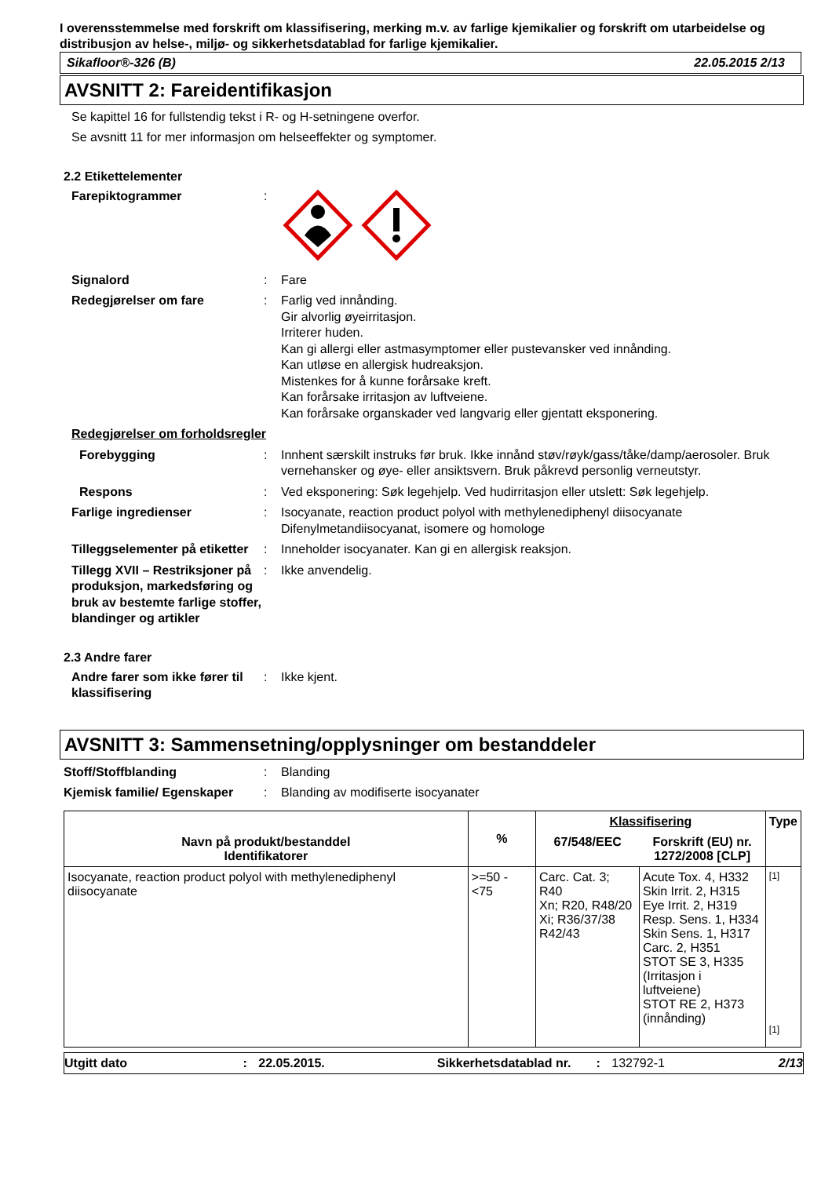I overensstemmelse med forskrift om klassifisering, merking m.v. av farlige kjemikalier og forskrift om utarbeidelse og distribusjon av helse-, miljø- og sikkerhetsdatablad for farlige kjemikalier.
Sikafloor®-326 (B) 22.05.2015 2/13
AVSNITT 2: Fareidentifikasjon
Se kapittel 16 for fullstendig tekst i R- og H-setningene overfor.
Se avsnitt 11 for mer informasjon om helseeffekter og symptomer.
2.2 Etikettelementer
Farepiktogrammer :
Signalord : Fare
Redegjørelser om fare : Farlig ved innånding.
Gir alvorlig øyeirritasjon.
Irriterer huden.
Kan gi allergi eller astmasymptomer eller pustevansker ved innånding.
Kan utløse en allergisk hudreaksjon.
Mistenkes for å kunne forårsake kreft.
Kan forårsake irritasjon av luftveiene.
Kan forårsake organskader ved langvarig eller gjentatt eksponering.
Redegjørelser om forholdsregler
Forebygging : Innhent særskilt instruks før bruk. Ikke innånd støv/røyk/gass/tåke/damp/aerosoler. Bruk vernehansker og øye- eller ansiktsvern. Bruk påkrevd personlig verneutstyr.
Respons : Ved eksponering: Søk legehjelp. Ved hudirritasjon eller utslett: Søk legehjelp.
Farlige ingredienser : Isocyanate, reaction product polyol with methylenediphenyl diisocyanate
Difenylmetandiisocyanat, isomere og homologe
Tilleggselementer på etiketter
: Inneholder isocyanater. Kan gi en allergisk reaksjon.
Tillegg XVII – Restriksjoner på produksjon, markedsføring og bruk av bestemte farlige stoffer, blandinger og artikler
: Ikke anvendelig.
2.3 Andre farer
Andre farer som ikke fører til klassifisering
: Ikke kjent.
AVSNITT 3: Sammensetning/opplysninger om bestanddeler
Stoff/Stoffblanding : Blanding
Kjemisk familie/ Egenskaper
: Blanding av modifiserte isocyanater
| Navn på produkt/bestanddel Identifikatorer | % | Klassifisering | | Type |
| --- | --- | --- | --- | --- |
| | | 67/548/EEC | Forskrift (EU) nr. 1272/2008 [CLP] | |
| Isocyanate, reaction product polyol with methylenediphenyl diisocyanate | >=50 - <75 | Carc. Cat. 3; R40 Xn; R20, R48/20 Xi; R36/37/38 R42/43 | Acute Tox. 4, H332 Skin Irrit. 2, H315 Eye Irrit. 2, H319 Resp. Sens. 1, H334 Skin Sens. 1, H317 Carc. 2, H351 STOT SE 3, H335 (Irritasjon i luftveiene) STOT RE 2, H373 (innånding) | [1] [1] |
Utgitt dato: 22.05.2015. Sikkerhetsdatablad nr.: 132792-1 2/13